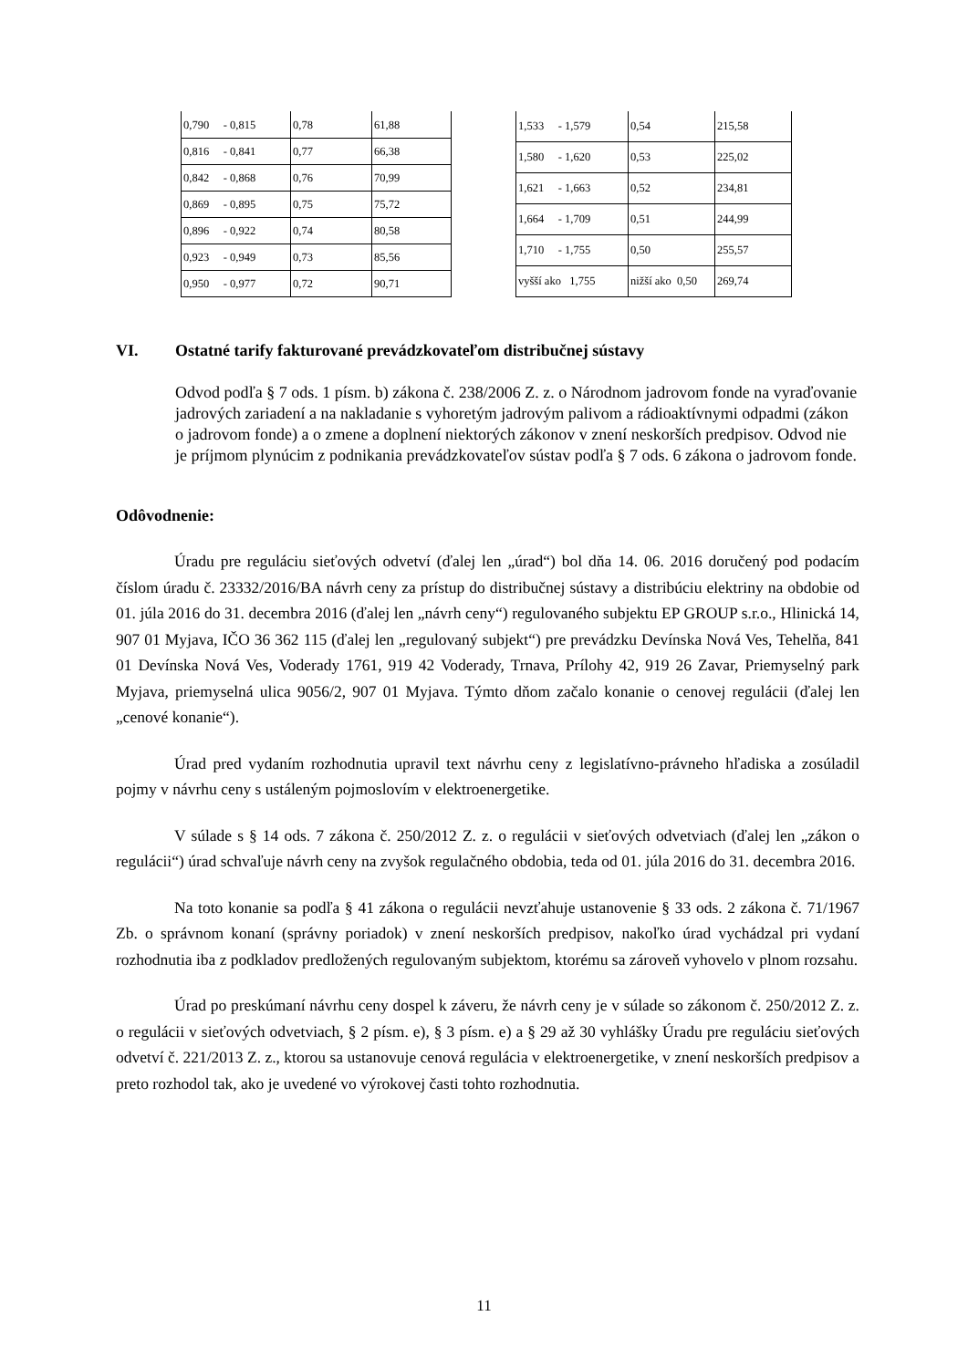| 0,790 - 0,815 | 0,78 | 61,88 |
| 0,816 - 0,841 | 0,77 | 66,38 |
| 0,842 - 0,868 | 0,76 | 70,99 |
| 0,869 - 0,895 | 0,75 | 75,72 |
| 0,896 - 0,922 | 0,74 | 80,58 |
| 0,923 - 0,949 | 0,73 | 85,56 |
| 0,950 - 0,977 | 0,72 | 90,71 |
| 1,533 - 1,579 | 0,54 | 215,58 |
| 1,580 - 1,620 | 0,53 | 225,02 |
| 1,621 - 1,663 | 0,52 | 234,81 |
| 1,664 - 1,709 | 0,51 | 244,99 |
| 1,710 - 1,755 | 0,50 | 255,57 |
| vyšší ako 1,755 | nižší ako 0,50 | 269,74 |
VI. Ostatné tarify fakturované prevádzkovateľom distribučnej sústavy
Odvod podľa § 7 ods. 1 písm. b) zákona č. 238/2006 Z. z. o Národnom jadrovom fonde na vyraďovanie jadrových zariadení a na nakladanie s vyhoretým jadrovým palivom a rádioaktívnymi odpadmi (zákon o jadrovom fonde) a o zmene a doplnení niektorých zákonov v znení neskorších predpisov. Odvod nie je príjmom plynúcim z podnikania prevádzkovateľov sústav podľa § 7 ods. 6 zákona o jadrovom fonde.
Odôvodnenie:
Úradu pre reguláciu sieťových odvetví (ďalej len „úrad“) bol dňa 14. 06. 2016 doručený pod podacím číslom úradu č. 23332/2016/BA návrh ceny za prístup do distribučnej sústavy a distribúciu elektriny na obdobie od 01. júla 2016 do 31. decembra 2016 (ďalej len „návrh ceny“) regulovaného subjektu EP GROUP s.r.o., Hlinická 14, 907 01 Myjava, IČO 36 362 115 (ďalej len „regulovaný subjekt“) pre prevádzku Devínska Nová Ves, Tehelňa, 841 01 Devínska Nová Ves, Voderady 1761, 919 42 Voderady, Trnava, Prílohy 42, 919 26 Zavar, Priemyselný park Myjava, priemyselná ulica 9056/2, 907 01 Myjava. Týmto dňom začalo konanie o cenovej regulácii (ďalej len „cenové konanie“).
Úrad pred vydaním rozhodnutia upravil text návrhu ceny z legislatívno-právneho hľadiska a zosúladil pojmy v návrhu ceny s ustáleným pojmoslovím v elektroenergetike.
V súlade s § 14 ods. 7 zákona č. 250/2012 Z. z. o regulácii v sieťových odvetviach (ďalej len „zákon o regulácii“) úrad schvaľuje návrh ceny na zvyšok regulačného obdobia, teda od 01. júla 2016 do 31. decembra 2016.
Na toto konanie sa podľa § 41 zákona o regulácii nevzťahuje ustanovenie § 33 ods. 2 zákona č. 71/1967 Zb. o správnom konaní (správny poriadok) v znení neskorších predpisov, nakoľko úrad vychádzal pri vydaní rozhodnutia iba z podkladov predložených regulovaným subjektom, ktorému sa zároveň vyhovelo v plnom rozsahu.
Úrad po preskúmaní návrhu ceny dospel k záveru, že návrh ceny je v súlade so zákonom č. 250/2012 Z. z. o regulácii v sieťových odvetviach, § 2 písm. e), § 3 písm. e) a § 29 až 30 vyhlášky Úradu pre reguláciu sieťových odvetví č. 221/2013 Z. z., ktorou sa ustanovuje cenová regulácia v elektroenergetike, v znení neskorších predpisov a preto rozhodol tak, ako je uvedené vo výrokovej časti tohto rozhodnutia.
11